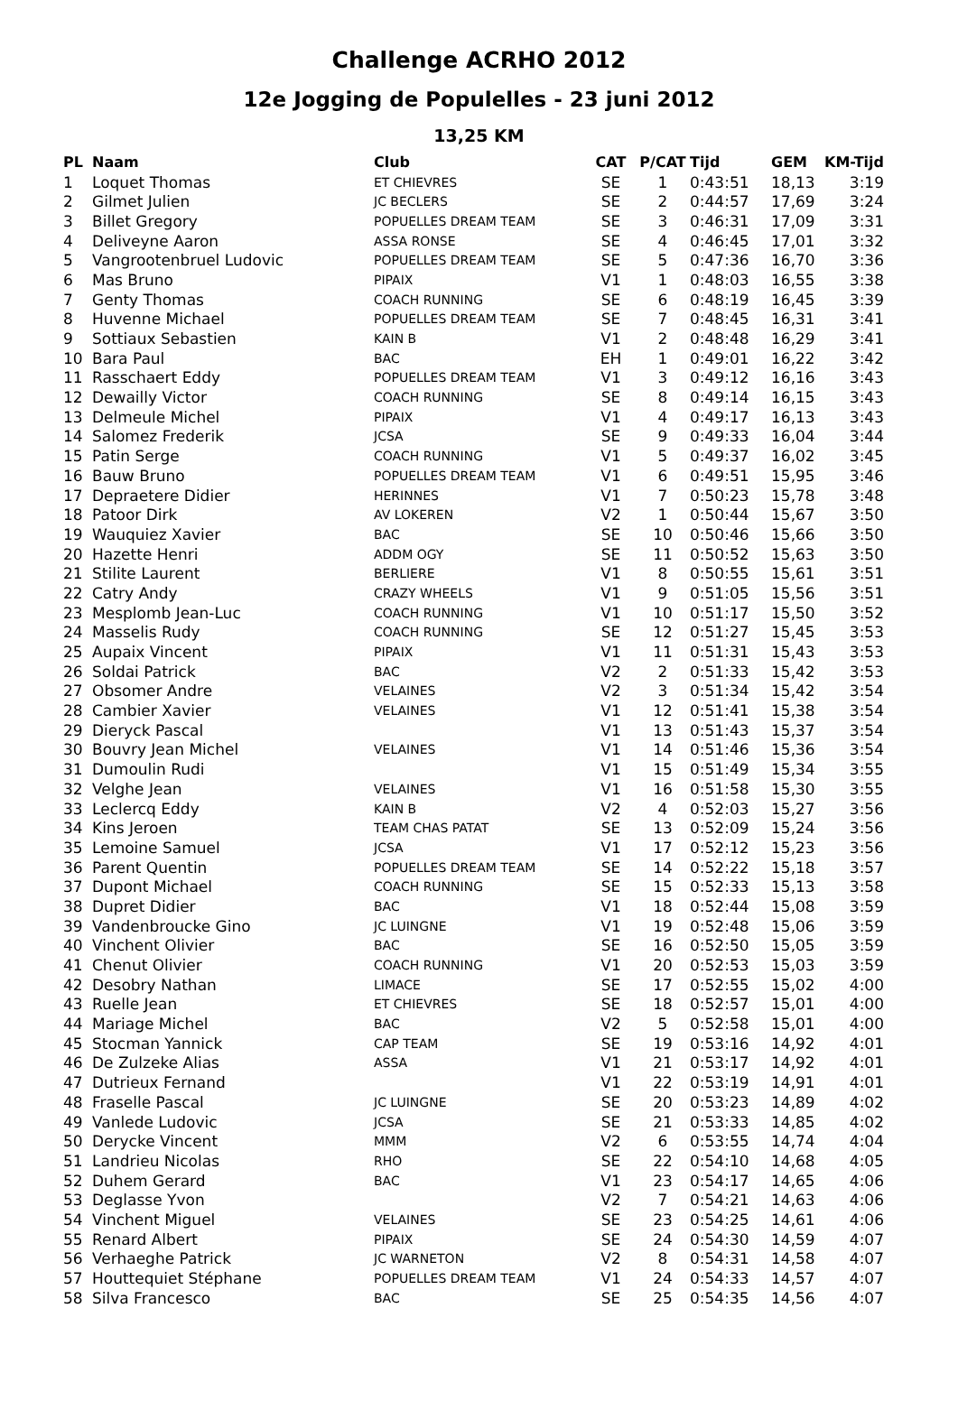Challenge ACRHO 2012
12e Jogging de Populelles - 23 juni 2012
13,25 KM
| PL | Naam | Club | CAT | P/CAT | Tijd | GEM | KM-Tijd |
| --- | --- | --- | --- | --- | --- | --- | --- |
| 1 | Loquet Thomas | ET CHIEVRES | SE | 1 | 0:43:51 | 18,13 | 3:19 |
| 2 | Gilmet Julien | JC BECLERS | SE | 2 | 0:44:57 | 17,69 | 3:24 |
| 3 | Billet Gregory | POPUELLES DREAM TEAM | SE | 3 | 0:46:31 | 17,09 | 3:31 |
| 4 | Deliveyne Aaron | ASSA RONSE | SE | 4 | 0:46:45 | 17,01 | 3:32 |
| 5 | Vangrootenbruel Ludovic | POPUELLES DREAM TEAM | SE | 5 | 0:47:36 | 16,70 | 3:36 |
| 6 | Mas Bruno | PIPAIX | V1 | 1 | 0:48:03 | 16,55 | 3:38 |
| 7 | Genty Thomas | COACH RUNNING | SE | 6 | 0:48:19 | 16,45 | 3:39 |
| 8 | Huvenne Michael | POPUELLES DREAM TEAM | SE | 7 | 0:48:45 | 16,31 | 3:41 |
| 9 | Sottiaux Sebastien | KAIN B | V1 | 2 | 0:48:48 | 16,29 | 3:41 |
| 10 | Bara Paul | BAC | EH | 1 | 0:49:01 | 16,22 | 3:42 |
| 11 | Rasschaert Eddy | POPUELLES DREAM TEAM | V1 | 3 | 0:49:12 | 16,16 | 3:43 |
| 12 | Dewailly Victor | COACH RUNNING | SE | 8 | 0:49:14 | 16,15 | 3:43 |
| 13 | Delmeule Michel | PIPAIX | V1 | 4 | 0:49:17 | 16,13 | 3:43 |
| 14 | Salomez Frederik | JCSA | SE | 9 | 0:49:33 | 16,04 | 3:44 |
| 15 | Patin Serge | COACH RUNNING | V1 | 5 | 0:49:37 | 16,02 | 3:45 |
| 16 | Bauw Bruno | POPUELLES DREAM TEAM | V1 | 6 | 0:49:51 | 15,95 | 3:46 |
| 17 | Depraetere Didier | HERINNES | V1 | 7 | 0:50:23 | 15,78 | 3:48 |
| 18 | Patoor Dirk | AV LOKEREN | V2 | 1 | 0:50:44 | 15,67 | 3:50 |
| 19 | Wauquiez Xavier | BAC | SE | 10 | 0:50:46 | 15,66 | 3:50 |
| 20 | Hazette Henri | ADDM OGY | SE | 11 | 0:50:52 | 15,63 | 3:50 |
| 21 | Stilite Laurent | BERLIERE | V1 | 8 | 0:50:55 | 15,61 | 3:51 |
| 22 | Catry Andy | CRAZY WHEELS | V1 | 9 | 0:51:05 | 15,56 | 3:51 |
| 23 | Mesplomb Jean-Luc | COACH RUNNING | V1 | 10 | 0:51:17 | 15,50 | 3:52 |
| 24 | Masselis Rudy | COACH RUNNING | SE | 12 | 0:51:27 | 15,45 | 3:53 |
| 25 | Aupaix Vincent | PIPAIX | V1 | 11 | 0:51:31 | 15,43 | 3:53 |
| 26 | Soldai Patrick | BAC | V2 | 2 | 0:51:33 | 15,42 | 3:53 |
| 27 | Obsomer Andre | VELAINES | V2 | 3 | 0:51:34 | 15,42 | 3:54 |
| 28 | Cambier Xavier | VELAINES | V1 | 12 | 0:51:41 | 15,38 | 3:54 |
| 29 | Dieryck Pascal | | V1 | 13 | 0:51:43 | 15,37 | 3:54 |
| 30 | Bouvry Jean Michel | VELAINES | V1 | 14 | 0:51:46 | 15,36 | 3:54 |
| 31 | Dumoulin Rudi | | V1 | 15 | 0:51:49 | 15,34 | 3:55 |
| 32 | Velghe Jean | VELAINES | V1 | 16 | 0:51:58 | 15,30 | 3:55 |
| 33 | Leclercq Eddy | KAIN B | V2 | 4 | 0:52:03 | 15,27 | 3:56 |
| 34 | Kins Jeroen | TEAM CHAS PATAT | SE | 13 | 0:52:09 | 15,24 | 3:56 |
| 35 | Lemoine Samuel | JCSA | V1 | 17 | 0:52:12 | 15,23 | 3:56 |
| 36 | Parent Quentin | POPUELLES DREAM TEAM | SE | 14 | 0:52:22 | 15,18 | 3:57 |
| 37 | Dupont Michael | COACH RUNNING | SE | 15 | 0:52:33 | 15,13 | 3:58 |
| 38 | Dupret Didier | BAC | V1 | 18 | 0:52:44 | 15,08 | 3:59 |
| 39 | Vandenbroucke Gino | JC LUINGNE | V1 | 19 | 0:52:48 | 15,06 | 3:59 |
| 40 | Vinchent Olivier | BAC | SE | 16 | 0:52:50 | 15,05 | 3:59 |
| 41 | Chenut Olivier | COACH RUNNING | V1 | 20 | 0:52:53 | 15,03 | 3:59 |
| 42 | Desobry Nathan | LIMACE | SE | 17 | 0:52:55 | 15,02 | 4:00 |
| 43 | Ruelle Jean | ET CHIEVRES | SE | 18 | 0:52:57 | 15,01 | 4:00 |
| 44 | Mariage Michel | BAC | V2 | 5 | 0:52:58 | 15,01 | 4:00 |
| 45 | Stocman Yannick | CAP TEAM | SE | 19 | 0:53:16 | 14,92 | 4:01 |
| 46 | De Zulzeke Alias | ASSA | V1 | 21 | 0:53:17 | 14,92 | 4:01 |
| 47 | Dutrieux Fernand | | V1 | 22 | 0:53:19 | 14,91 | 4:01 |
| 48 | Fraselle Pascal | JC LUINGNE | SE | 20 | 0:53:23 | 14,89 | 4:02 |
| 49 | Vanlede Ludovic | JCSA | SE | 21 | 0:53:33 | 14,85 | 4:02 |
| 50 | Derycke Vincent | MMM | V2 | 6 | 0:53:55 | 14,74 | 4:04 |
| 51 | Landrieu Nicolas | RHO | SE | 22 | 0:54:10 | 14,68 | 4:05 |
| 52 | Duhem Gerard | BAC | V1 | 23 | 0:54:17 | 14,65 | 4:06 |
| 53 | Deglasse Yvon | | V2 | 7 | 0:54:21 | 14,63 | 4:06 |
| 54 | Vinchent Miguel | VELAINES | SE | 23 | 0:54:25 | 14,61 | 4:06 |
| 55 | Renard Albert | PIPAIX | SE | 24 | 0:54:30 | 14,59 | 4:07 |
| 56 | Verhaeghe Patrick | JC WARNETON | V2 | 8 | 0:54:31 | 14,58 | 4:07 |
| 57 | Houttequiet Stéphane | POPUELLES DREAM TEAM | V1 | 24 | 0:54:33 | 14,57 | 4:07 |
| 58 | Silva Francesco | BAC | SE | 25 | 0:54:35 | 14,56 | 4:07 |